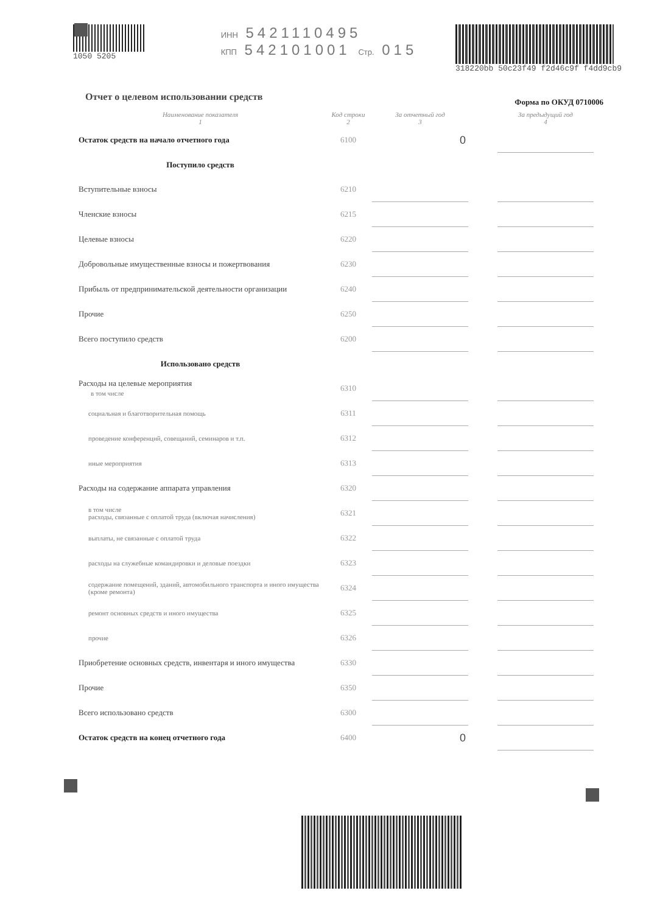1050 5205 ИНН 5421110495
КПП 542101001 Стр. 015
318220bb 50c23f49 f2d46c9f f4dd9cb9
Форма по ОКУД 0710006
Отчет о целевом использовании средств
| Наименование показателя 1 | Код строки 2 | За отчетный год 3 | | За предыдущий год 4 |
| --- | --- | --- | --- | --- |
| Остаток средств на начало отчетного года | 6100 | 0 | | |
| Поступило средств | | | | |
| Вступительные взносы | 6210 | | | |
| Членские взносы | 6215 | | | |
| Целевые взносы | 6220 | | | |
| Добровольные имущественные взносы и пожертвования | 6230 | | | |
| Прибыль от предпринимательской деятельности организации | 6240 | | | |
| Прочие | 6250 | | | |
| Всего поступило средств | 6200 | | | |
| Использовано средств | | | | |
| Расходы на целевые мероприятия в том числе | 6310 | | | |
| социальная и благотворительная помощь | 6311 | | | |
| проведение конференций, совещаний, семинаров и т.п. | 6312 | | | |
| иные мероприятия | 6313 | | | |
| Расходы на содержание аппарата управления | 6320 | | | |
| в том числе расходы, связанные с оплатой труда (включая начисления) | 6321 | | | |
| выплаты, не связанные с оплатой труда | 6322 | | | |
| расходы на служебные командировки и деловые поездки | 6323 | | | |
| содержание помещений, зданий, автомобильного транспорта и иного имущества (кроме ремонта) | 6324 | | | |
| ремонт основных средств и иного имущества | 6325 | | | |
| прочие | 6326 | | | |
| Приобретение основных средств, инвентаря и иного имущества | 6330 | | | |
| Прочие | 6350 | | | |
| Всего использовано средств | 6300 | | | |
| Остаток средств на конец отчетного года | 6400 | 0 | | |